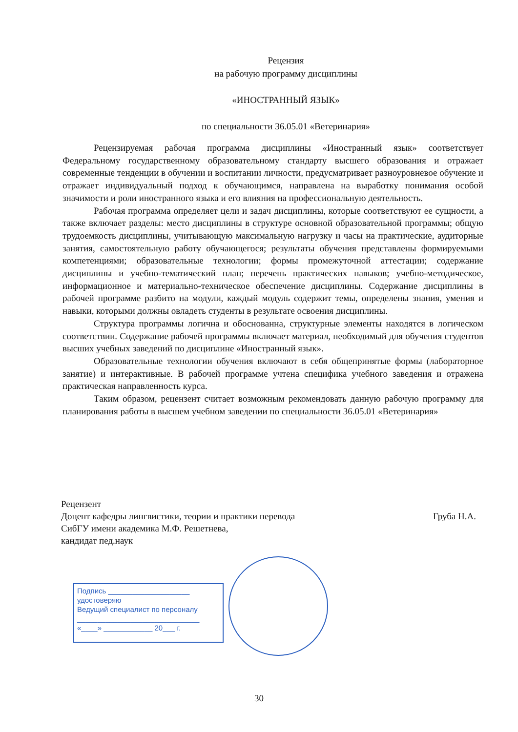Рецензия
на рабочую программу дисциплины
«ИНОСТРАННЫЙ ЯЗЫК»
по специальности 36.05.01 «Ветеринария»
Рецензируемая рабочая программа дисциплины «Иностранный язык» соответствует Федеральному государственному образовательному стандарту высшего образования и отражает современные тенденции в обучении и воспитании личности, предусматривает разноуровневое обучение и отражает индивидуальный подход к обучающимся, направлена на выработку понимания особой значимости и роли иностранного языка и его влияния на профессиональную деятельность.
Рабочая программа определяет цели и задач дисциплины, которые соответствуют ее сущности, а также включает разделы: место дисциплины в структуре основной образовательной программы; общую трудоемкость дисциплины, учитывающую максимальную нагрузку и часы на практические, аудиторные занятия, самостоятельную работу обучающегося; результаты обучения представлены формируемыми компетенциями; образовательные технологии; формы промежуточной аттестации; содержание дисциплины и учебно-тематический план; перечень практических навыков; учебно-методическое, информационное и материально-техническое обеспечение дисциплины. Содержание дисциплины в рабочей программе разбито на модули, каждый модуль содержит темы, определены знания, умения и навыки, которыми должны овладеть студенты в результате освоения дисциплины.
Структура программы логична и обоснованна, структурные элементы находятся в логическом соответствии. Содержание рабочей программы включает материал, необходимый для обучения студентов высших учебных заведений по дисциплине «Иностранный язык».
Образовательные технологии обучения включают в себя общепринятые формы (лабораторное занятие) и интерактивные. В рабочей программе учтена специфика учебного заведения и отражена практическая направленность курса.
Таким образом, рецензент считает возможным рекомендовать данную рабочую программу для планирования работы в высшем учебном заведении по специальности 36.05.01 «Ветеринария»
Рецензент
Доцент кафедры лингвистики, теории и практики перевода
СибГУ имени академика М.Ф. Решетнева,
кандидат пед.наук
Груба Н.А.
Подпись ____________________
удостоверяю
Ведущий специалист по персоналу
______________________________
«____» ____________ 20___ г.
30